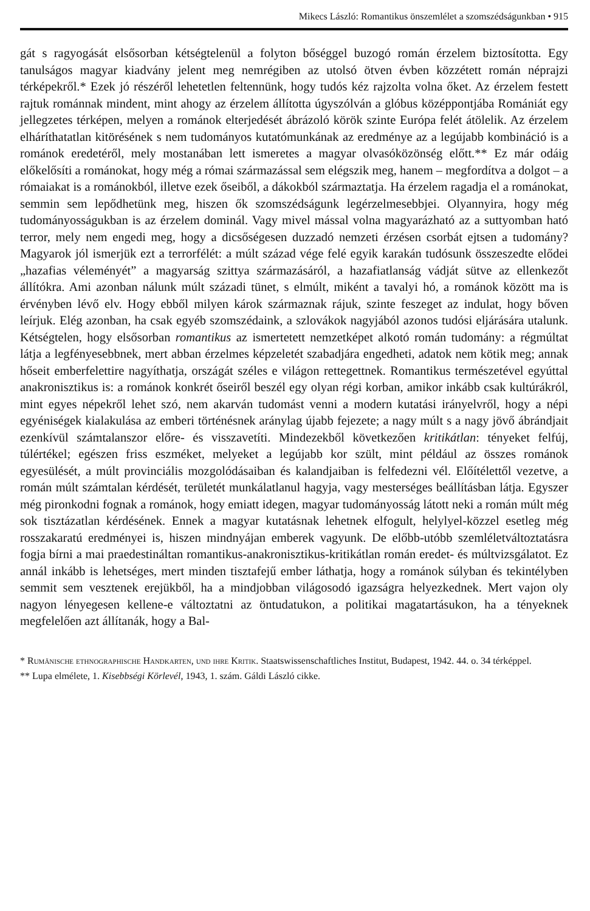Mikecs László: Romantikus önszemlélet a szomszédságunkban • 915
gát s ragyogását elsősorban kétségtelenül a folyton bőséggel buzogó román érzelem biztosította. Egy tanulságos magyar kiadvány jelent meg nemrégiben az utolsó ötven évben közzétett román néprajzi térképekről.* Ezek jó részéről lehetetlen feltennünk, hogy tudós kéz rajzolta volna őket. Az érzelem festett rajtuk románnak mindent, mint ahogy az érzelem állította úgyszólván a glóbus középpontjába Romániát egy jellegzetes térképen, melyen a románok elterjedését ábrázoló körök szinte Európa felét átölelik. Az érzelem elháríthatatlan kitörésének s nem tudományos kutatómunkának az eredménye az a legújabb kombináció is a románok eredetéről, mely mostanában lett ismeretes a magyar olvasóközönség előtt.** Ez már odáig előkelősíti a románokat, hogy még a római származással sem elégszik meg, hanem – megfordítva a dolgot – a rómaiakat is a románokból, illetve ezek őseiből, a dákokból származtatja. Ha érzelem ragadja el a románokat, semmin sem lepődhetünk meg, hiszen ők szomszédságunk legérzelmesebbjei. Olyannyira, hogy még tudományosságukban is az érzelem dominál. Vagy mivel mással volna magyarázható az a suttyomban ható terror, mely nem engedi meg, hogy a dicsőségesen duzzadó nemzeti érzésen csorbát ejtsen a tudomány? Magyarok jól ismerjük ezt a terrorfélét: a múlt század vége felé egyik karakán tudósunk összeszedte elődei „hazafias véleményét” a magyarság szittya származásáról, a hazafiatlanság vádját sütve az ellenkezőt állítókra. Ami azonban nálunk múlt századi tünet, s elmúlt, miként a tavalyi hó, a románok között ma is érvényben lévő elv. Hogy ebből milyen károk származnak rájuk, szinte feszeget az indulat, hogy bőven leírjuk. Elég azonban, ha csak egyéb szomszédaink, a szlovákok nagyjából azonos tudósi eljárására utalunk. Kétségtelen, hogy elsősorban romantikus az ismertetett nemzetképet alkotó román tudomány: a régmúltat látja a legfényesebbnek, mert abban érzelmes képzeletét szabadjára engedheti, adatok nem kötik meg; annak hőseit emberfelettire nagyíthatja, országát széles e világon rettegettnek. Romantikus természetével egyúttal anakronisztikus is: a románok konkrét őseiről beszél egy olyan régi korban, amikor inkább csak kultúrákról, mint egyes népekről lehet szó, nem akarván tudomást venni a modern kutatási irányelvről, hogy a népi egyéniségek kialakulása az emberi történésnek aránylag újabb fejezete; a nagy múlt s a nagy jövő ábrándjait ezenkívül számtalanszor előre- és visszavetíti. Mindezekből következően kritikátlan: tényeket felfúj, túlértékel; egészen friss eszméket, melyeket a legújabb kor szült, mint például az összes románok egyesülését, a múlt provinciális mozgolódásaiban és kalandjaiban is felfedezni vél. Előítélettől vezetve, a román múlt számtalan kérdését, területét munkálatlanul hagyja, vagy mesterséges beállításban látja. Egyszer még pironkodni fognak a románok, hogy emiatt idegen, magyar tudományosság látott neki a román múlt még sok tisztázatlan kérdésének. Ennek a magyar kutatásnak lehetnek elfogult, helylyel-közzel esetleg még rosszakaratú eredményei is, hiszen mindnyájan emberek vagyunk. De előbb-utóbb szemléletváltoztatásra fogja bírni a mai praedestináltan romantikus-anakronisztikus-kritikátlan román eredet- és múltvizsgálatot. Ez annál inkább is lehetséges, mert minden tisztafejű ember láthatja, hogy a románok súlyban és tekintélyben semmit sem vesztenek erejükből, ha a mindjobban világosodó igazságra helyezkednek. Mert vajon oly nagyon lényegesen kellene-e változtatni az öntudatukon, a politikai magatartásukon, ha a tényeknek megfelelően azt állítanák, hogy a Bal-
* Rumänische ethnographische Handkarten, und ihre Kritik. Staatswissenschaftliches Institut, Budapest, 1942. 44. o. 34 térképpel.
** Lupa elmélete, 1. Kisebbségi Körlevél, 1943, 1. szám. Gáldi László cikke.